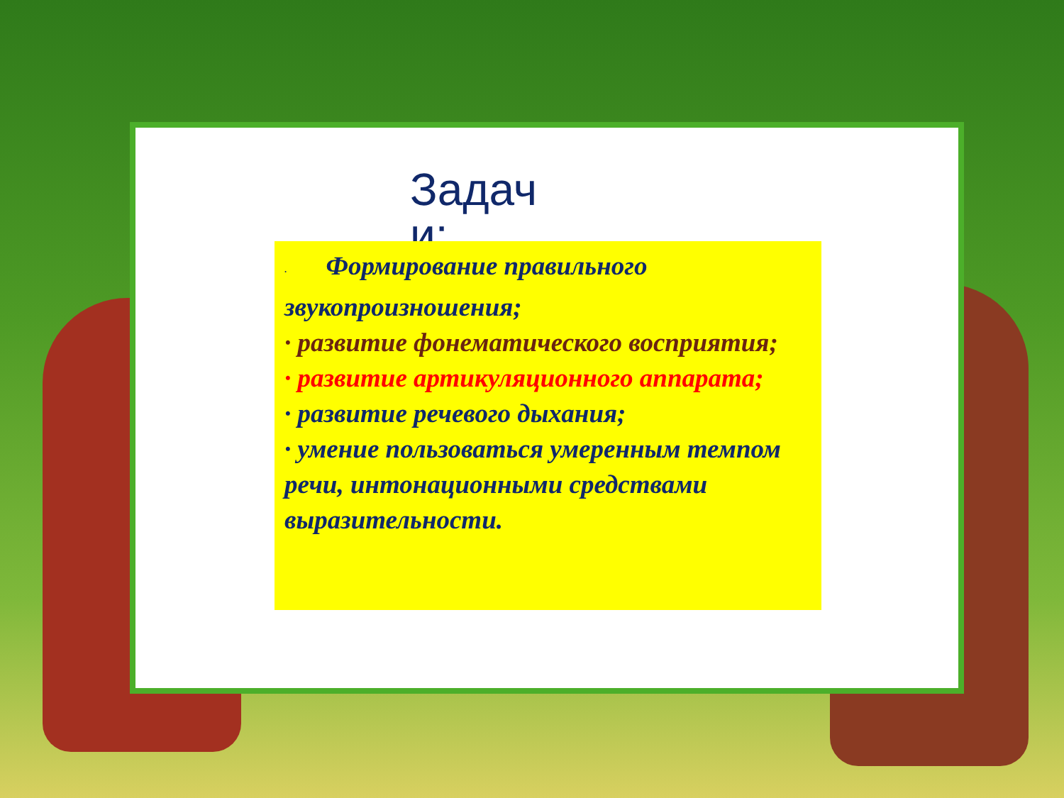Задач и:
· Формирование правильного звукопроизношения;
· развитие фонематического восприятия;
· развитие артикуляционного аппарата;
· развитие речевого дыхания;
· умение пользоваться умеренным темпом речи, интонационными средствами выразительности.